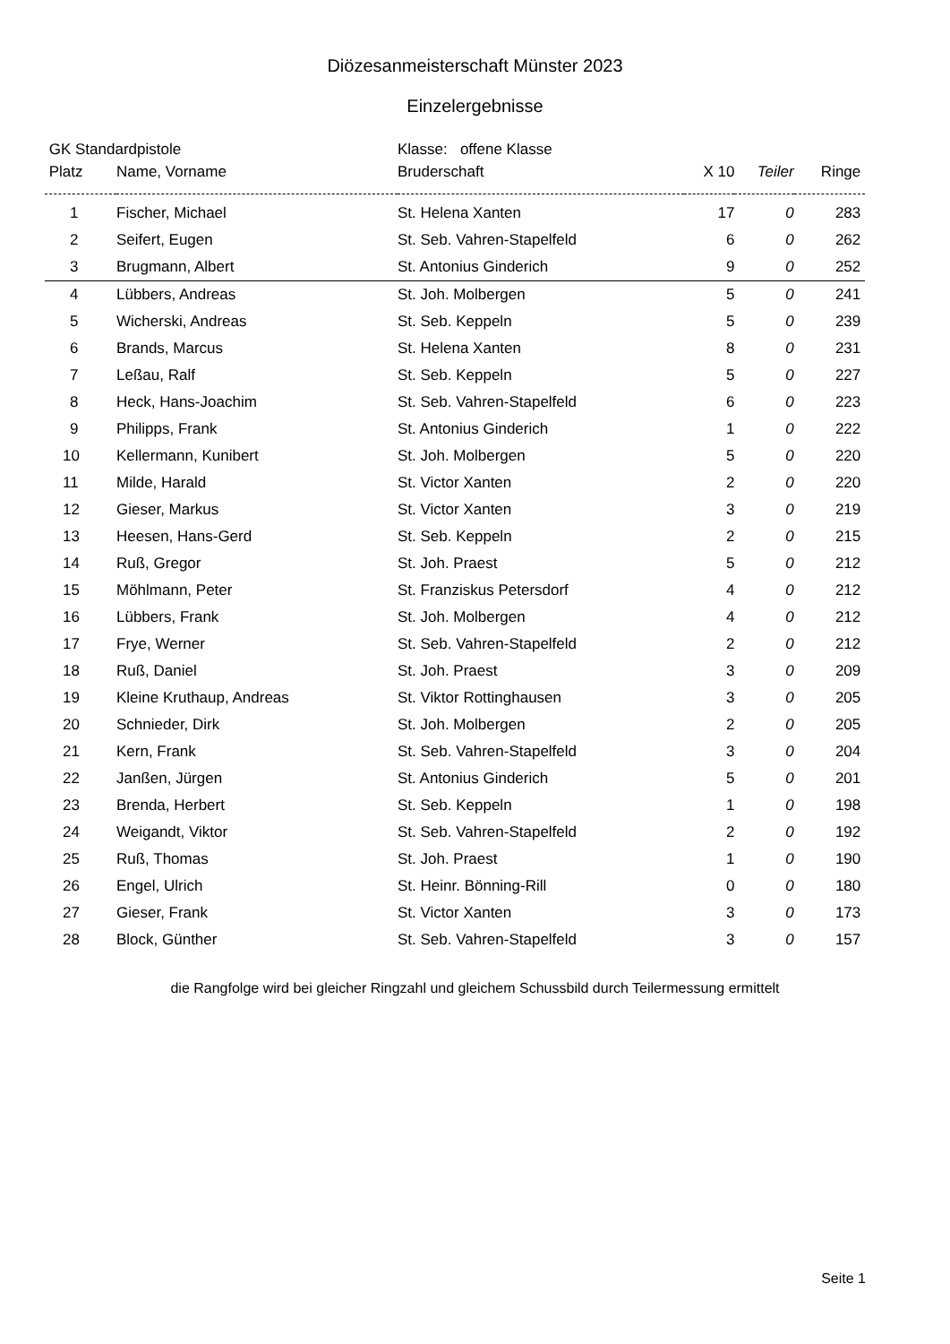Diözesanmeisterschaft Münster 2023
Einzelergebnisse
| GK Standardpistole | | Klasse: offene Klasse | | | |
| --- | --- | --- | --- | --- | --- |
| Platz | Name, Vorname | Bruderschaft | X 10 | Teiler | Ringe |
| 1 | Fischer, Michael | St. Helena Xanten | 17 | 0 | 283 |
| 2 | Seifert, Eugen | St. Seb. Vahren-Stapelfeld | 6 | 0 | 262 |
| 3 | Brugmann, Albert | St. Antonius Ginderich | 9 | 0 | 252 |
| 4 | Lübbers, Andreas | St. Joh. Molbergen | 5 | 0 | 241 |
| 5 | Wicherski, Andreas | St. Seb. Keppeln | 5 | 0 | 239 |
| 6 | Brands, Marcus | St. Helena Xanten | 8 | 0 | 231 |
| 7 | Leßau, Ralf | St. Seb. Keppeln | 5 | 0 | 227 |
| 8 | Heck, Hans-Joachim | St. Seb. Vahren-Stapelfeld | 6 | 0 | 223 |
| 9 | Philipps, Frank | St. Antonius Ginderich | 1 | 0 | 222 |
| 10 | Kellermann, Kunibert | St. Joh. Molbergen | 5 | 0 | 220 |
| 11 | Milde, Harald | St. Victor Xanten | 2 | 0 | 220 |
| 12 | Gieser, Markus | St. Victor Xanten | 3 | 0 | 219 |
| 13 | Heesen, Hans-Gerd | St. Seb. Keppeln | 2 | 0 | 215 |
| 14 | Ruß, Gregor | St. Joh. Praest | 5 | 0 | 212 |
| 15 | Möhlmann, Peter | St. Franziskus Petersdorf | 4 | 0 | 212 |
| 16 | Lübbers, Frank | St. Joh. Molbergen | 4 | 0 | 212 |
| 17 | Frye, Werner | St. Seb. Vahren-Stapelfeld | 2 | 0 | 212 |
| 18 | Ruß, Daniel | St. Joh. Praest | 3 | 0 | 209 |
| 19 | Kleine Kruthaup, Andreas | St. Viktor Rottinghausen | 3 | 0 | 205 |
| 20 | Schnieder, Dirk | St. Joh. Molbergen | 2 | 0 | 205 |
| 21 | Kern, Frank | St. Seb. Vahren-Stapelfeld | 3 | 0 | 204 |
| 22 | Janßen, Jürgen | St. Antonius Ginderich | 5 | 0 | 201 |
| 23 | Brenda, Herbert | St. Seb. Keppeln | 1 | 0 | 198 |
| 24 | Weigandt, Viktor | St. Seb. Vahren-Stapelfeld | 2 | 0 | 192 |
| 25 | Ruß, Thomas | St. Joh. Praest | 1 | 0 | 190 |
| 26 | Engel, Ulrich | St. Heinr. Bönning-Rill | 0 | 0 | 180 |
| 27 | Gieser, Frank | St. Victor Xanten | 3 | 0 | 173 |
| 28 | Block, Günther | St. Seb. Vahren-Stapelfeld | 3 | 0 | 157 |
die Rangfolge wird bei gleicher Ringzahl und gleichem Schussbild durch Teilermessung ermittelt
Seite 1